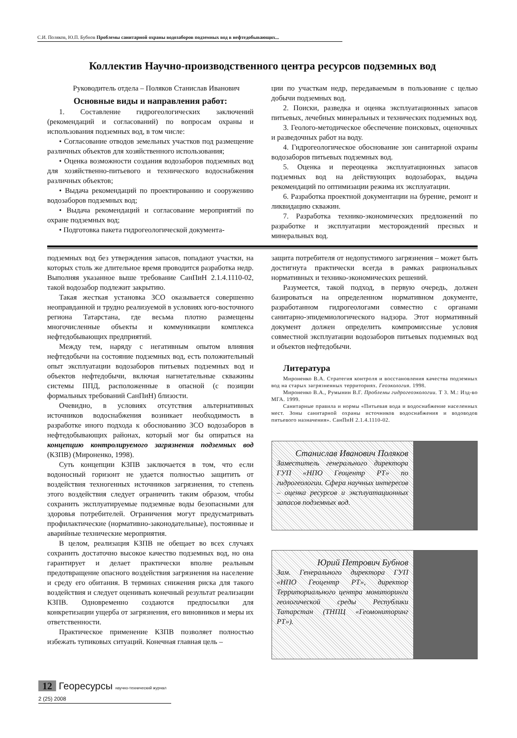С.И. Поляков, Ю.П. Бубнов Проблемы санитарной охраны водозаборов подземных вод в нефтедобывающих...
Коллектив Научно-производственного центра ресурсов подземных вод
Руководитель отдела – Поляков Станислав Иванович
Основные виды и направления работ:
1. Составление гидрогеологических заключений (рекомендаций и согласований) по вопросам охраны и использования подземных вод, в том числе:
• Согласование отводов земельных участков под размещение различных объектов для хозяйственного использования;
• Оценка возможности создания водозаборов подземных вод для хозяйственно-питьевого и технического водоснабжения различных объектов;
• Выдача рекомендаций по проектированию и сооружению водозаборов подземных вод;
• Выдача рекомендаций и согласование мероприятий по охране подземных вод;
• Подготовка пакета гидрогеологической документа-
ции по участкам недр, передаваемым в пользование с целью добычи подземных вод.
2. Поиски, разведка и оценка эксплуатационных запасов питьевых, лечебных минеральных и технических подземных вод.
3. Геолого-методическое обеспечение поисковых, оценочных и разведочных работ на воду.
4. Гидрогеологическое обоснование зон санитарной охраны водозаборов питьевых подземных вод.
5. Оценка и переоценка эксплуатационных запасов подземных вод на действующих водозаборах, выдача рекомендаций по оптимизации режима их эксплуатации.
6. Разработка проектной документации на бурение, ремонт и ликвидацию скважин.
7. Разработка технико-экономических предложений по разработке и эксплуатации месторождений пресных и минеральных вод.
подземных вод без утверждения запасов, попадают участки, на которых столь же длительное время проводится разработка недр. Выполняя указанное выше требование СанПиН 2.1.4.1110-02, такой водозабор подлежит закрытию.
Такая жесткая установка ЗСО оказывается совершенно неоправданной и трудно реализуемой в условиях юго-восточного региона Татарстана, где весьма плотно размещены многочисленные объекты и коммуникации комплекса нефтедобывающих предприятий.
Между тем, наряду с негативным опытом влияния нефтедобычи на состояние подземных вод, есть положительный опыт эксплуатации водозаборов питьевых подземных вод и объектов нефтедобычи, включая нагнетательные скважины системы ППД, расположенные в опасной (с позиции формальных требований СанПиН) близости.
Очевидно, в условиях отсутствия альтернативных источников водоснабжения возникает необходимость в разработке иного подхода к обоснованию ЗСО водозаборов в нефтедобывающих районах, который мог бы опираться на концепцию контролируемого загрязнения подземных вод (КЗПВ) (Мироненко, 1998).
Суть концепции КЗПВ заключается в том, что если водоносный горизонт не удается полностью защитить от воздействия техногенных источников загрязнения, то степень этого воздействия следует ограничить таким образом, чтобы сохранить эксплуатируемые подземные воды безопасными для здоровья потребителей. Ограничения могут предусматривать профилактические (нормативно-законодательные), постоянные и аварийные технические мероприятия.
В целом, реализация КЗПВ не обещает во всех случаях сохранить достаточно высокое качество подземных вод, но она гарантирует и делает практически вполне реальным предотвращение опасного воздействия загрязнения на население и среду его обитания. В терминах снижения риска для такого воздействия и следует оценивать конечный результат реализации КЗПВ. Одновременно создаются предпосылки для конкретизации ущерба от загрязнения, его виновников и меры их ответственности.
Практическое применение КЗПВ позволяет полностью избежать тупиковых ситуаций. Конечная главная цель –
защита потребителя от недопустимого загрязнения – может быть достигнута практически всегда в рамках рациональных нормативных и технико-экономических решений.
Разумеется, такой подход, в первую очередь, должен базироваться на определенном нормативном документе, разработанном гидрогеологами совместно с органами санитарно-эпидемиологического надзора. Этот нормативный документ должен определить компромиссные условия совместной эксплуатации водозаборов питьевых подземных вод и объектов нефтедобычи.
Литература
Мироненко В.А. Стратегия контроля и восстановления качества подземных вод на старых загрязненных территориях. Геоэкология. 1998.
Мироненко В.А., Румынин В.Г. Проблемы гидрогеоэкологии. Т 3. М.: Изд-во МГА. 1999.
Санитарные правила и нормы «Питьевая вода и водоснабжение населенных мест. Зоны санитарной охраны источников водоснабжения и водоводов питьевого назначения». СанПиН 2.1.4.1110-02.
Станислав Иванович Поляков
Заместитель генерального директора ГУП «НПО Геоцентр РТ» по гидрогеологии. Сфера научных интересов – оценка ресурсов и эксплуатационных запасов подземных вод.
Юрий Петрович Бубнов
Зам. Генерального директора ГУП «НПО Геоцентр РТ», директор Территориального центра мониторинга геологической среды Республики Татарстан (ТНПЦ «Геомониторинг РТ»).
12 Георесурсы научно-технический журнал 2 (25) 2008